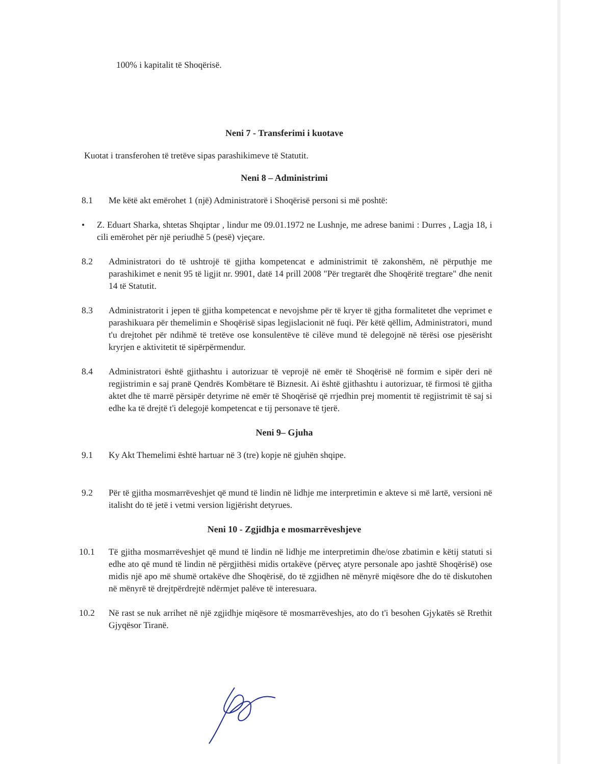100% i kapitalit të Shoqërisë.
Neni 7 - Transferimi i kuotave
Kuotat i transferohen të tretëve sipas parashikimeve të Statutit.
Neni 8 – Administrimi
8.1 Me këtë akt emërohet 1 (një) Administratorë i Shoqërisë personi si më poshtë:
• Z. Eduart Sharka, shtetas Shqiptar , lindur me 09.01.1972 ne Lushnje, me adrese banimi : Durres , Lagja 18, i cili emërohet për një periudhë 5 (pesë) vjeçare.
8.2 Administratori do të ushtrojë të gjitha kompetencat e administrimit të zakonshëm, në përputhje me parashikimet e nenit 95 të ligjit nr. 9901, datë 14 prill 2008 "Për tregtarët dhe Shoqëritë tregtare" dhe nenit 14 të Statutit.
8.3 Administratorit i jepen të gjitha kompetencat e nevojshme për të kryer të gjtha formalitetet dhe veprimet e parashikuara për themelimin e Shoqërisë sipas legjislacionit në fuqi. Për këtë qëllim, Administratori, mund t'u drejtohet për ndihmë të tretëve ose konsulentëve të cilëve mund të delegojnë në tërësi ose pjesërisht kryrjen e aktivitetit të sipërpërmendur.
8.4 Administratori është gjithashtu i autorizuar të veprojë në emër të Shoqërisë në formim e sipër deri në regjistrimin e saj pranë Qendrës Kombëtare të Biznesit. Ai është gjithashtu i autorizuar, të firmosi të gjitha aktet dhe të marrë përsipër detyrime në emër të Shoqërisë që rrjedhin prej momentit të regjistrimit të saj si edhe ka të drejtë t'i delegojë kompetencat e tij personave të tjerë.
Neni 9– Gjuha
9.1 Ky Akt Themelimi është hartuar në 3 (tre) kopje në gjuhën shqipe.
9.2 Për të gjitha mosmarrëveshjet që mund të lindin në lidhje me interpretimin e akteve si më lartë, versioni në italisht do të jetë i vetmi version ligjërisht detyrues.
Neni 10 - Zgjidhja e mosmarrëveshjeve
10.1 Të gjitha mosmarrëveshjet që mund të lindin në lidhje me interpretimin dhe/ose zbatimin e këtij statuti si edhe ato që mund të lindin në përgjithësi midis ortakëve (përveç atyre personale apo jashtë Shoqërisë) ose midis një apo më shumë ortakëve dhe Shoqërisë, do të zgjidhen në mënyrë miqësore dhe do të diskutohen në mënyrë të drejtpërdrejtë ndërmjet palëve të interesuara.
10.2 Në rast se nuk arrihet në një zgjidhje miqësore të mosmarrëveshjes, ato do t'i besohen Gjykatës së Rrethit Gjyqësor Tiranë.